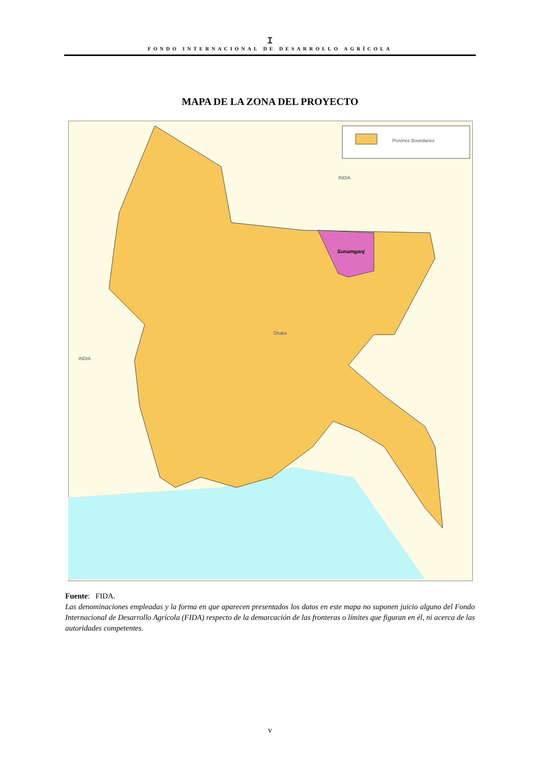ꕯ
FONDO INTERNACIONAL DE DESARROLLO AGRÍCOLA
MAPA DE LA ZONA DEL PROYECTO
Province Boundaries
INDIA
INDIA
Sunamganj
Dhaka
Fuente: FIDA.
Las denominaciones empleadas y la forma en que aparecen presentados los datos en este mapa no suponen juicio alguno del Fondo Internacional de Desarrollo Agrícola (FIDA) respecto de la demarcación de las fronteras o límites que figuran en él, ni acerca de las autoridades competentes.
v